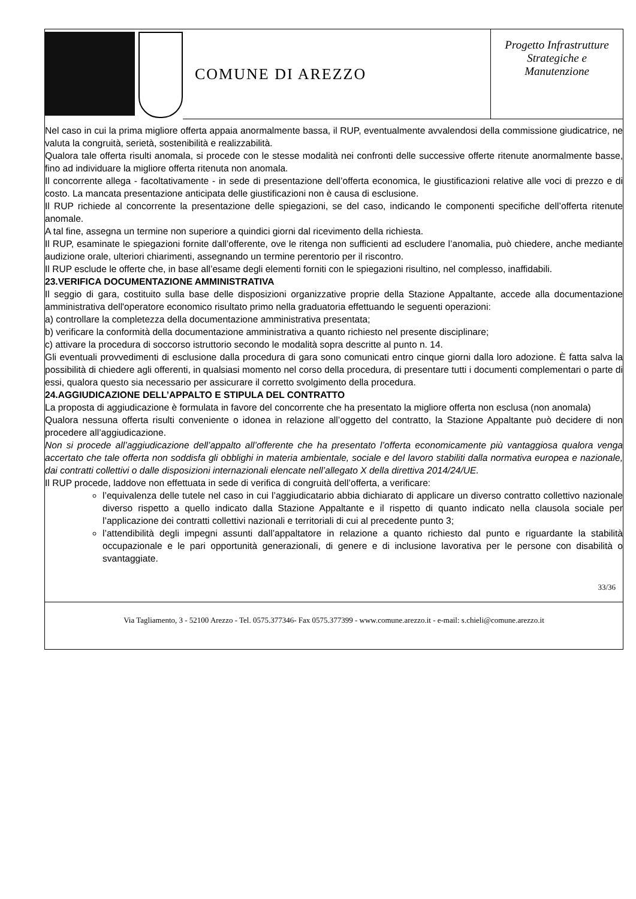COMUNE DI AREZZO
Progetto Infrastrutture
Strategiche e
Manutenzione
Nel caso in cui la prima migliore offerta appaia anormalmente bassa, il RUP, eventualmente avvalendosi della commissione giudicatrice, ne valuta la congruità, serietà, sostenibilità e realizzabilità.
Qualora tale offerta risulti anomala, si procede con le stesse modalità nei confronti delle successive offerte ritenute anormalmente basse, fino ad individuare la migliore offerta ritenuta non anomala.
Il concorrente allega - facoltativamente - in sede di presentazione dell’offerta economica, le giustificazioni relative alle voci di prezzo e di costo. La mancata presentazione anticipata delle giustificazioni non è causa di esclusione.
Il RUP richiede al concorrente la presentazione delle spiegazioni, se del caso, indicando le componenti specifiche dell’offerta ritenute anomale.
A tal fine, assegna un termine non superiore a quindici giorni dal ricevimento della richiesta.
Il RUP, esaminate le spiegazioni fornite dall’offerente, ove le ritenga non sufficienti ad escludere l’anomalia, può chiedere, anche mediante audizione orale, ulteriori chiarimenti, assegnando un termine perentorio per il riscontro.
Il RUP esclude le offerte che, in base all’esame degli elementi forniti con le spiegazioni risultino, nel complesso, inaffidabili.
23.VERIFICA DOCUMENTAZIONE AMMINISTRATIVA
Il seggio di gara, costituito sulla base delle disposizioni organizzative proprie della Stazione Appaltante, accede alla documentazione amministrativa dell'operatore economico risultato primo nella graduatoria effettuando le seguenti operazioni:
a) controllare la completezza della documentazione amministrativa presentata;
b) verificare la conformità della documentazione amministrativa a quanto richiesto nel presente disciplinare;
c) attivare la procedura di soccorso istruttorio secondo le modalità sopra descritte al punto n. 14.
Gli eventuali provvedimenti di esclusione dalla procedura di gara sono comunicati entro cinque giorni dalla loro adozione. È fatta salva la possibilità di chiedere agli offerenti, in qualsiasi momento nel corso della procedura, di presentare tutti i documenti complementari o parte di essi, qualora questo sia necessario per assicurare il corretto svolgimento della procedura.
24.AGGIUDICAZIONE DELL’APPALTO E STIPULA DEL CONTRATTO
La proposta di aggiudicazione è formulata in favore del concorrente che ha presentato la migliore offerta non esclusa (non anomala)
Qualora nessuna offerta risulti conveniente o idonea in relazione all’oggetto del contratto, la Stazione Appaltante può decidere di non procedere all’aggiudicazione.
Non si procede all’aggiudicazione dell’appalto all’offerente che ha presentato l’offerta economicamente più vantaggiosa qualora venga accertato che tale offerta non soddisfa gli obblighi in materia ambientale, sociale e del lavoro stabiliti dalla normativa europea e nazionale, dai contratti collettivi o dalle disposizioni internazionali elencate nell’allegato X della direttiva 2014/24/UE.
Il RUP procede, laddove non effettuata in sede di verifica di congruità dell’offerta, a verificare:
l’equivalenza delle tutele nel caso in cui l’aggiudicatario abbia dichiarato di applicare un diverso contratto collettivo nazionale diverso rispetto a quello indicato dalla Stazione Appaltante e il rispetto di quanto indicato nella clausola sociale per l’applicazione dei contratti collettivi nazionali e territoriali di cui al precedente punto 3;
l’attendibilità degli impegni assunti dall’appaltatore in relazione a quanto richiesto dal punto e riguardante la stabilità occupazionale e le pari opportunità generazionali, di genere e di inclusione lavorativa per le persone con disabilità o svantaggiate.
33/36
Via Tagliamento, 3 - 52100 Arezzo - Tel. 0575.377346- Fax 0575.377399 - www.comune.arezzo.it - e-mail: s.chieli@comune.arezzo.it